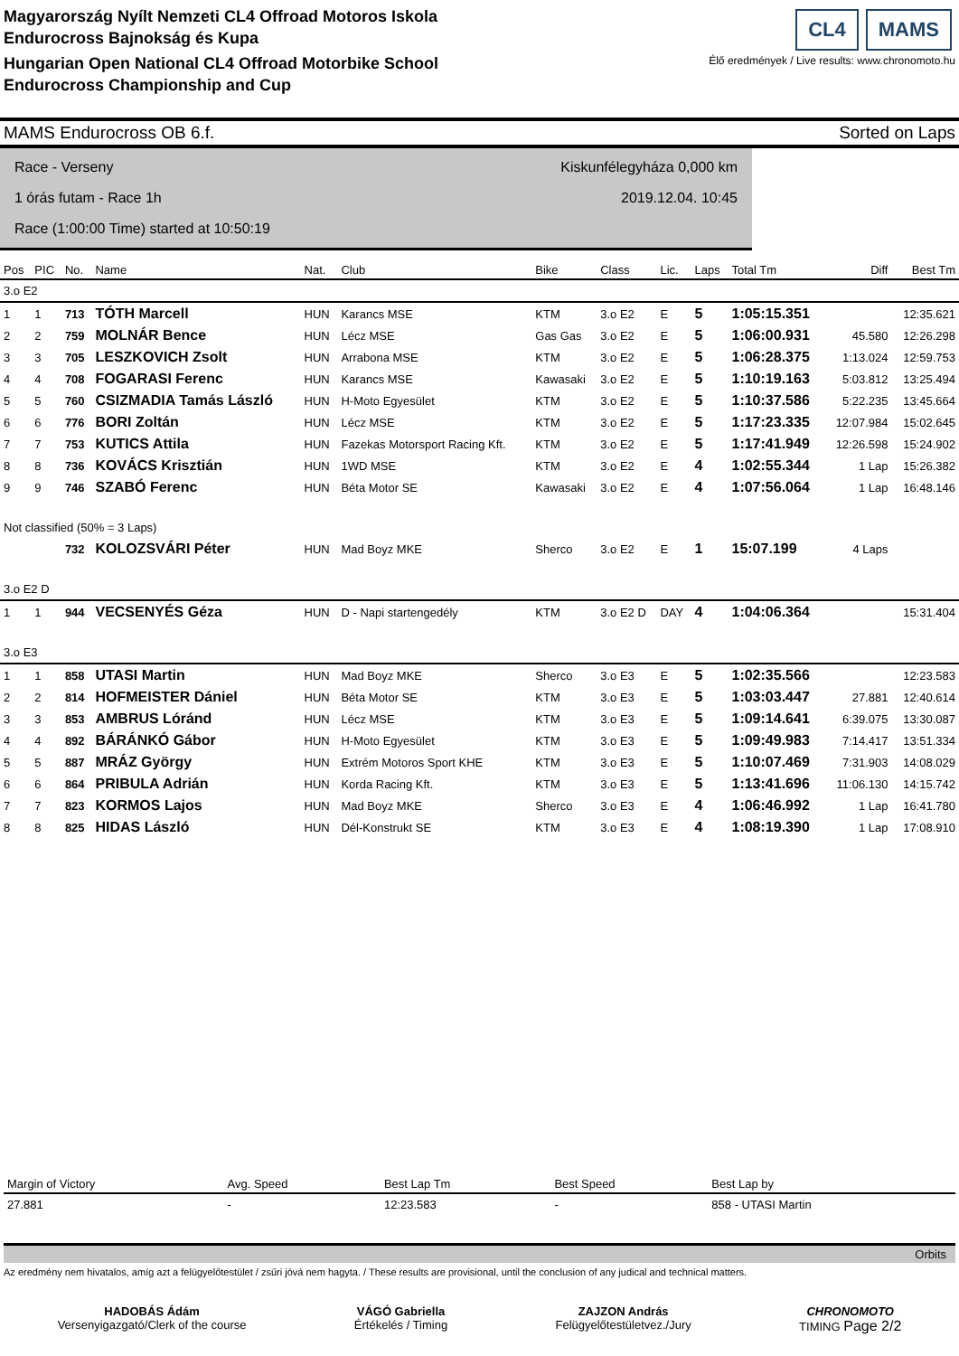Magyarország Nyílt Nemzeti CL4 Offroad Motoros Iskola
Endurocross Bajnokság és Kupa
Hungarian Open National CL4 Offroad Motorbike School
Endurocross Championship and Cup
CL4 MAMS
Élő eredmények / Live results: www.chronomoto.hu
MAMS Endurocross OB 6.f. Sorted on Laps
Race - Verseny
1 órás futam - Race 1h
Race (1:00:00 Time) started at 10:50:19
Kiskunfélegyháza 0,000 km
2019.12.04. 10:45
| Pos | PIC | No. | Name | Nat. | Club | Bike | Class | Lic. | Laps | Total Tm | Diff | Best Tm |
| --- | --- | --- | --- | --- | --- | --- | --- | --- | --- | --- | --- | --- |
| 3.o E2 | | | | | | | | | | | | |
| 1 | 1 | 713 | TÓTH Marcell | HUN | Karancs MSE | KTM | 3.o E2 | E | 5 | 1:05:15.351 | | 12:35.621 |
| 2 | 2 | 759 | MOLNÁR Bence | HUN | Lécz MSE | Gas Gas | 3.o E2 | E | 5 | 1:06:00.931 | 45.580 | 12:26.298 |
| 3 | 3 | 705 | LESZKOVICH Zsolt | HUN | Arrabona MSE | KTM | 3.o E2 | E | 5 | 1:06:28.375 | 1:13.024 | 12:59.753 |
| 4 | 4 | 708 | FOGARASI Ferenc | HUN | Karancs MSE | Kawasaki | 3.o E2 | E | 5 | 1:10:19.163 | 5:03.812 | 13:25.494 |
| 5 | 5 | 760 | CSIZMADIA Tamás László | HUN | H-Moto Egyesület | KTM | 3.o E2 | E | 5 | 1:10:37.586 | 5:22.235 | 13:45.664 |
| 6 | 6 | 776 | BORI Zoltán | HUN | Lécz MSE | KTM | 3.o E2 | E | 5 | 1:17:23.335 | 12:07.984 | 15:02.645 |
| 7 | 7 | 753 | KUTICS Attila | HUN | Fazekas Motorsport Racing Kft. | KTM | 3.o E2 | E | 5 | 1:17:41.949 | 12:26.598 | 15:24.902 |
| 8 | 8 | 736 | KOVÁCS Krisztián | HUN | 1WD MSE | KTM | 3.o E2 | E | 4 | 1:02:55.344 | 1 Lap | 15:26.382 |
| 9 | 9 | 746 | SZABÓ Ferenc | HUN | Béta Motor SE | Kawasaki | 3.o E2 | E | 4 | 1:07:56.064 | 1 Lap | 16:48.146 |
| Not classified (50% = 3 Laps) | | | | | | | | | | | | |
| | | 732 | KOLOZSVÁRI Péter | HUN | Mad Boyz MKE | Sherco | 3.o E2 | E | 1 | 15:07.199 | 4 Laps | |
| 3.o E2 D | | | | | | | | | | | | |
| 1 | 1 | 944 | VECSENYÉS Géza | HUN | D - Napi startengedély | KTM | 3.o E2 D | DAY | 4 | 1:04:06.364 | | 15:31.404 |
| 3.o E3 | | | | | | | | | | | | |
| 1 | 1 | 858 | UTASI Martin | HUN | Mad Boyz MKE | Sherco | 3.o E3 | E | 5 | 1:02:35.566 | | 12:23.583 |
| 2 | 2 | 814 | HOFMEISTER Dániel | HUN | Béta Motor SE | KTM | 3.o E3 | E | 5 | 1:03:03.447 | 27.881 | 12:40.614 |
| 3 | 3 | 853 | AMBRUS Lóránd | HUN | Lécz MSE | KTM | 3.o E3 | E | 5 | 1:09:14.641 | 6:39.075 | 13:30.087 |
| 4 | 4 | 892 | BÁRÁNKÓ Gábor | HUN | H-Moto Egyesület | KTM | 3.o E3 | E | 5 | 1:09:49.983 | 7:14.417 | 13:51.334 |
| 5 | 5 | 887 | MRÁZ György | HUN | Extrém Motoros Sport KHE | KTM | 3.o E3 | E | 5 | 1:10:07.469 | 7:31.903 | 14:08.029 |
| 6 | 6 | 864 | PRIBULA Adrián | HUN | Korda Racing Kft. | KTM | 3.o E3 | E | 5 | 1:13:41.696 | 11:06.130 | 14:15.742 |
| 7 | 7 | 823 | KORMOS Lajos | HUN | Mad Boyz MKE | Sherco | 3.o E3 | E | 4 | 1:06:46.992 | 1 Lap | 16:41.780 |
| 8 | 8 | 825 | HIDAS László | HUN | Dél-Konstrukt SE | KTM | 3.o E3 | E | 4 | 1:08:19.390 | 1 Lap | 17:08.910 |
| Margin of Victory | Avg. Speed | Best Lap Tm | Best Speed | Best Lap by |
| --- | --- | --- | --- | --- |
| 27.881 | - | 12:23.583 | - | 858 - UTASI Martin |
Orbits
Az eredmény nem hivatalos, amíg azt a felügyelőtestület / zsűri jóvá nem hagyta. / These results are provisional, until the conclusion of any judical and technical matters.
HADOBÁS Ádám
Versenyigazgató/Clerk of the course
VÁGÓ Gabriella
Értékelés / Timing
ZAJZON András
Felügyelőtestületvez./Jury
CHRONOMOTO
TIMING Page 2/2